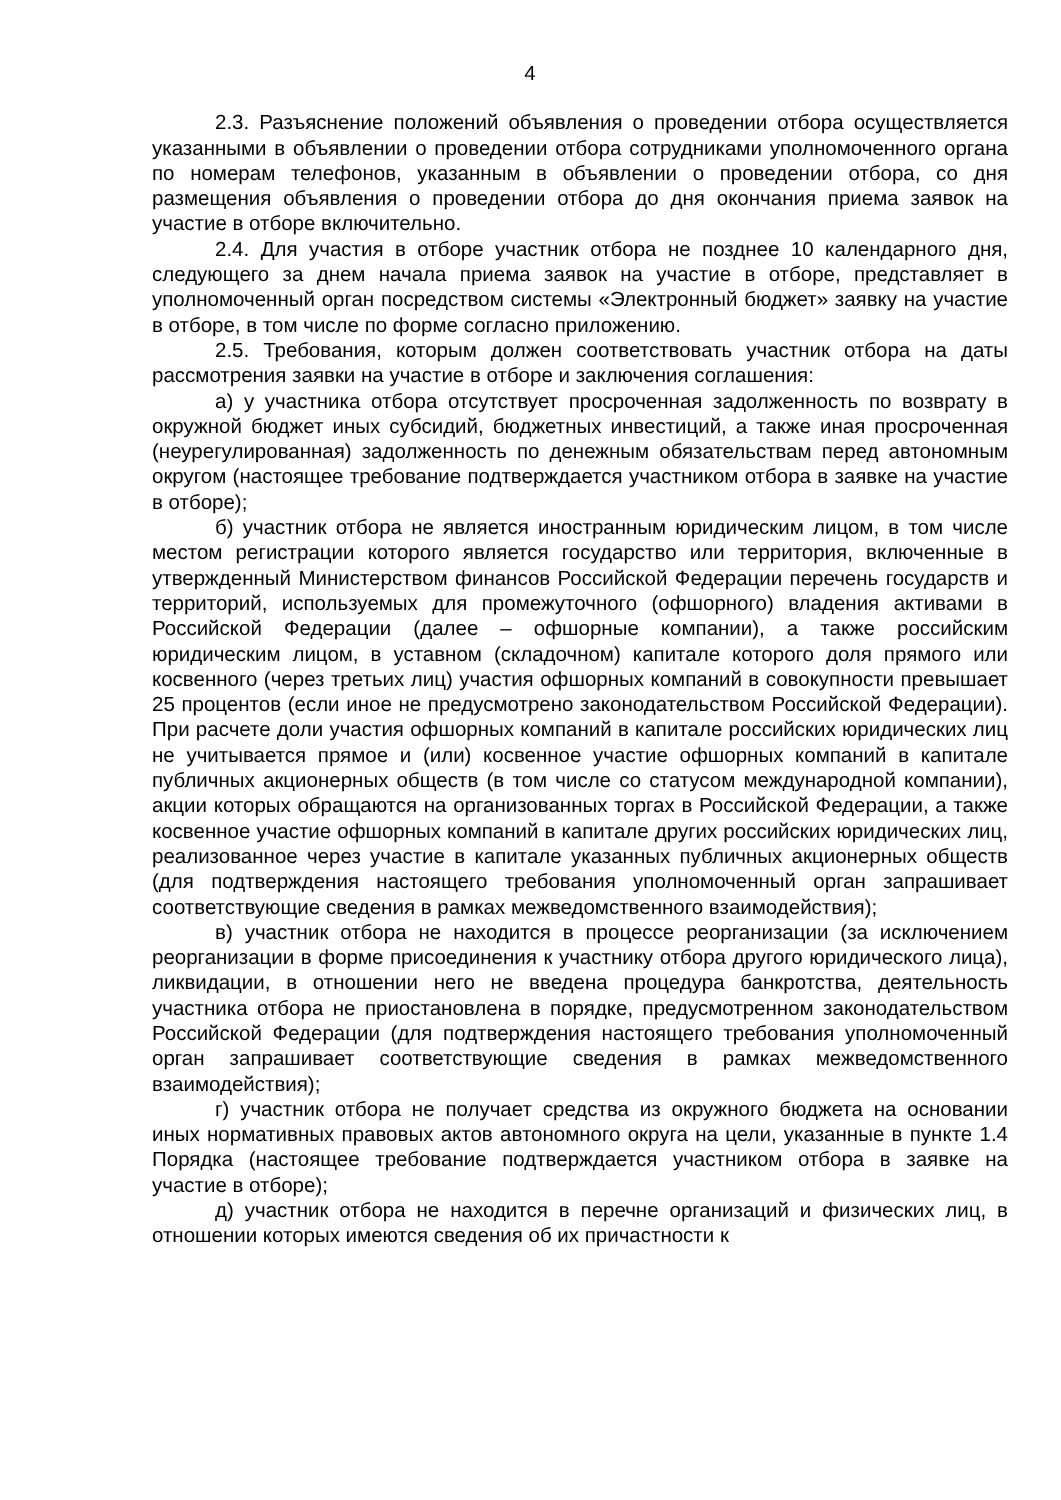4
2.3. Разъяснение положений объявления о проведении отбора осуществляется указанными в объявлении о проведении отбора сотрудниками уполномоченного органа по номерам телефонов, указанным в объявлении о проведении отбора, со дня размещения объявления о проведении отбора до дня окончания приема заявок на участие в отборе включительно.
2.4. Для участия в отборе участник отбора не позднее 10 календарного дня, следующего за днем начала приема заявок на участие в отборе, представляет в уполномоченный орган посредством системы «Электронный бюджет» заявку на участие в отборе, в том числе по форме согласно приложению.
2.5. Требования, которым должен соответствовать участник отбора на даты рассмотрения заявки на участие в отборе и заключения соглашения:
а) у участника отбора отсутствует просроченная задолженность по возврату в окружной бюджет иных субсидий, бюджетных инвестиций, а также иная просроченная (неурегулированная) задолженность по денежным обязательствам перед автономным округом (настоящее требование подтверждается участником отбора в заявке на участие в отборе);
б) участник отбора не является иностранным юридическим лицом, в том числе местом регистрации которого является государство или территория, включенные в утвержденный Министерством финансов Российской Федерации перечень государств и территорий, используемых для промежуточного (офшорного) владения активами в Российской Федерации (далее – офшорные компании), а также российским юридическим лицом, в уставном (складочном) капитале которого доля прямого или косвенного (через третьих лиц) участия офшорных компаний в совокупности превышает 25 процентов (если иное не предусмотрено законодательством Российской Федерации). При расчете доли участия офшорных компаний в капитале российских юридических лиц не учитывается прямое и (или) косвенное участие офшорных компаний в капитале публичных акционерных обществ (в том числе со статусом международной компании), акции которых обращаются на организованных торгах в Российской Федерации, а также косвенное участие офшорных компаний в капитале других российских юридических лиц, реализованное через участие в капитале указанных публичных акционерных обществ (для подтверждения настоящего требования уполномоченный орган запрашивает соответствующие сведения в рамках межведомственного взаимодействия);
в) участник отбора не находится в процессе реорганизации (за исключением реорганизации в форме присоединения к участнику отбора другого юридического лица), ликвидации, в отношении него не введена процедура банкротства, деятельность участника отбора не приостановлена в порядке, предусмотренном законодательством Российской Федерации (для подтверждения настоящего требования уполномоченный орган запрашивает соответствующие сведения в рамках межведомственного взаимодействия);
г) участник отбора не получает средства из окружного бюджета на основании иных нормативных правовых актов автономного округа на цели, указанные в пункте 1.4 Порядка (настоящее требование подтверждается участником отбора в заявке на участие в отборе);
д) участник отбора не находится в перечне организаций и физических лиц, в отношении которых имеются сведения об их причастности к